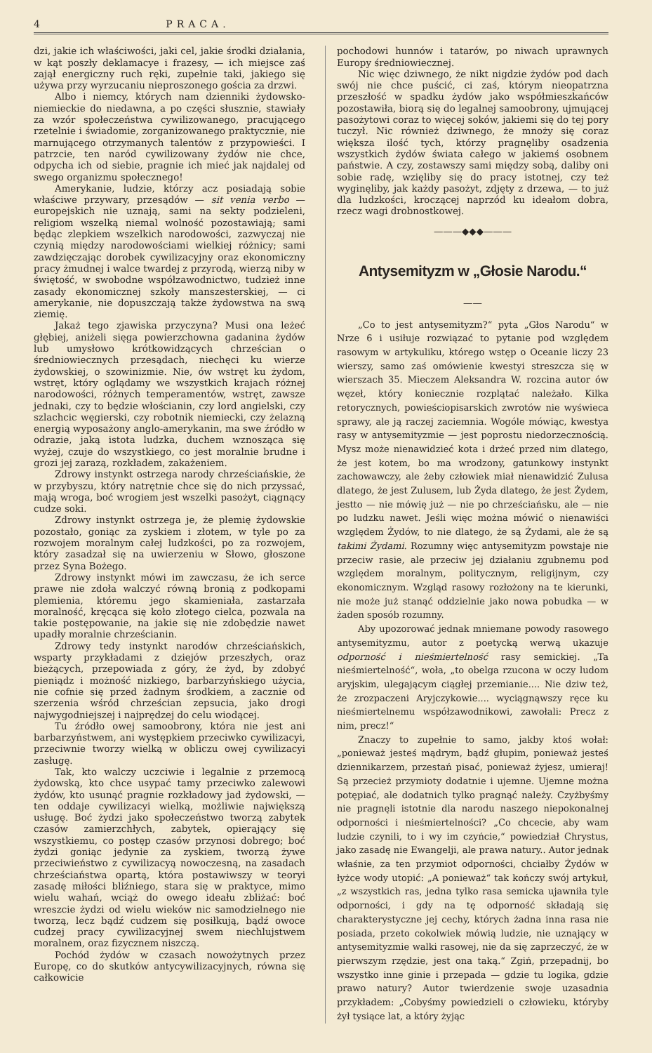4 PRACA.
dzi, jakie ich właściwości, jaki cel, jakie środki działania, w kąt poszły deklamacye i frazesy, — ich miejsce zaś zajął energiczny ruch ręki, zupełnie taki, jakiego się używa przy wyrzucaniu nieproszonego gościa za drzwi.
Albo i niemcy, których nam dzienniki żydowsko-niemieckie do niedawna, a po części słusznie, stawiały za wzór społeczeństwa cywilizowanego, pracującego rzetelnie i świadomie, zorganizowanego praktycznie, nie marnującego otrzymanych talentów z przypowieści. I patrzcie, ten naród cywilizowany żydów nie chce, odpycha ich od siebie, pragnie ich mieć jak najdalej od swego organizmu społecznego!
Amerykanie, ludzie, którzy acz posiadają sobie właściwe przywary, przesądów — sit venia verbo — europejskich nie uznają, sami na sekty podzieleni, religiom wszelką niemal wolność pozostawiają; sami będąc zlepkiem wszelkich narodowości, zazwyczaj nie czynią między narodowościami wielkiej różnicy; sami zawdzięczając dorobek cywilizacyjny oraz ekonomiczny pracy żmudnej i walce twardej z przyrodą, wierzą niby w świętość, w swobodne współzawodnictwo, tudzież inne zasady ekonomicznej szkoły manszesterskiej, — ci amerykanie, nie dopuszczają także żydowstwa na swą ziemię.
Jakaż tego zjawiska przyczyna? Musi ona leżeć głębiej, aniżeli sięga powierzchowna gadanina żydów lub umysłowo krótkowidzących chrześcian o średniowiecznych przesądach, niechęci ku wierze żydowskiej, o szowinizmie. Nie, ów wstręt ku żydom, wstręt, który oglądamy we wszystkich krajach różnej narodowości, różnych temperamentów, wstręt, zawsze jednaki, czy to będzie włościanin, czy lord angielski, czy szlachcic węgierski, czy robotnik niemiecki, czy żelazną energią wyposażony anglo-amerykanin, ma swe źródło w odrazie, jaką istota ludzka, duchem wznosząca się wyżej, czuje do wszystkiego, co jest moralnie brudne i grozi jej zarazą, rozkładem, zakażeniem.
Zdrowy instynkt ostrzega narody chrześciańskie, że w przybyszu, który natrętnie chce się do nich przyssać, mają wroga, boć wrogiem jest wszelki pasożyt, ciągnący cudze soki.
Zdrowy instynkt ostrzega je, że plemię żydowskie pozostało, goniąc za zyskiem i złotem, w tyle po za rozwojem moralnym całej ludzkości, po za rozwojem, który zasadzał się na uwierzeniu w Słowo, głoszone przez Syna Bożego.
Zdrowy instynkt mówi im zawczasu, że ich serce prawe nie zdoła walczyć równą bronią z podkopami plemienia, któremu jego skamieniała, zastarzała moralność, kręcąca się koło złotego cielca, pozwala na takie postępowanie, na jakie się nie zdobędzie nawet upadły moralnie chrześcianin.
Zdrowy tedy instynkt narodów chrześciańskich, wsparty przykładami z dziejów przeszłych, oraz bieżących, przepowiada z góry, że żyd, by zdobyć pieniądz i możność nizkiego, barbarzyńskiego użycia, nie cofnie się przed żadnym środkiem, a zacznie od szerzenia wśród chrześcian zepsucia, jako drogi najwygodniejszej i najprędzej do celu wiodącej.
Tu źródło owej samoobrony, która nie jest ani barbarzyństwem, ani występkiem przeciwko cywilizacyi, przeciwnie tworzy wielką w obliczu owej cywilizacyi zasługę.
Tak, kto walczy uczciwie i legalnie z przemocą żydowską, kto chce usypać tamy przeciwko zalewowi żydów, kto usunąć pragnie rozkładowy jad żydowski, — ten oddaje cywilizacyi wielką, możliwie największą usługę. Boć żydzi jako społeczeństwo tworzą zabytek czasów zamierzchłych, zabytek, opierający się wszystkiemu, co postęp czasów przynosi dobrego; boć żydzi goniąc jedynie za zyskiem, tworzą żywe przeciwieństwo z cywilizacyą nowoczesną, na zasadach chrześciaństwa opartą, która postawiwszy w teoryi zasadę miłości bliźniego, stara się w praktyce, mimo wielu wahań, wciąż do owego ideału zbliżać: boć wreszcie żydzi od wielu wieków nic samodzielnego nie tworzą, lecz bądź cudzem się posiłkują, bądź owoce cudzej pracy cywilizacyjnej swem niechlujstwem moralnem, oraz fizycznem niszczą.
Pochód żydów w czasach nowożytnych przez Europę, co do skutków antycywilizacyjnych, równa się całkowicie
pochodowi hunnów i tatarów, po niwach uprawnych Europy średniowiecznej.
Nic więc dziwnego, że nikt nigdzie żydów pod dach swój nie chce puścić, ci zaś, którym nieopatrzna przeszłość w spadku żydów jako współmieszkańców pozostawiła, biorą się do legalnej samoobrony, ujmującej pasożytowi coraz to więcej soków, jakiemi się do tej pory tuczył. Nic również dziwnego, że mnoży się coraz większa ilość tych, którzy pragnęliby osadzenia wszystkich żydów świata całego w jakiemś osobnem państwie. A czy, zostawszy sami między sobą, daliby oni sobie radę, wzięliby się do pracy istotnej, czy też wyginęliby, jak każdy pasożyt, zdjęty z drzewa, — to już dla ludzkości, kroczącej naprzód ku ideałom dobra, rzecz wagi drobnostkowej.
———◆◆◆———
Antysemityzm w „Głosie Narodu.“
——
„Co to jest antysemityzm?“ pyta „Głos Narodu“ w Nrze 6 i usiłuje rozwiązać to pytanie pod względem rasowym w artykuliku, którego wstęp o Oceanie liczy 23 wierszy, samo zaś omówienie kwestyi streszcza się w wierszach 35. Mieczem Aleksandra W. rozcina autor ów węzeł, który koniecznie rozplątać należało. Kilka retorycznych, powieściopisarskich zwrotów nie wyświeca sprawy, ale ją raczej zaciemnia. Wogóle mówiąc, kwestya rasy w antysemityzmie — jest poprostu niedorzecznością. Mysz może nienawidzieć kota i drżeć przed nim dlatego, że jest kotem, bo ma wrodzony, gatunkowy instynkt zachowawczy, ale żeby człowiek miał nienawidzić Zulusa dlatego, że jest Zulusem, lub Żyda dlatego, że jest Żydem, jestto — nie mówię już — nie po chrześciańsku, ale — nie po ludzku nawet. Jeśli więc można mówić o nienawiści względem Żydów, to nie dlatego, że są Żydami, ale że są takimi Żydami. Rozumny więc antysemityzm powstaje nie przeciw rasie, ale przeciw jej działaniu zgubnemu pod względem moralnym, politycznym, religijnym, czy ekonomicznym. Wzgląd rasowy rozłożony na te kierunki, nie może już stanąć oddzielnie jako nowa pobudka — w żaden sposób rozumny.
Aby upozorować jednak mniemane powody rasowego antysemityzmu, autor z poetycką werwą ukazuje odporność i nieśmiertelność rasy semickiej. „Ta nieśmiertelność“, woła, „to obelga rzucona w oczy ludom aryjskim, ulegającym ciągłej przemianie.... Nie dziw też, że zrozpaczeni Aryjczykowie.... wyciągnąwszy ręce ku nieśmiertelnemu współzawodnikowi, zawołali: Precz z nim, precz!“
Znaczy to zupełnie to samo, jakby ktoś wołał: „ponieważ jesteś mądrym, bądź głupim, ponieważ jesteś dziennikarzem, przestań pisać, ponieważ żyjesz, umieraj! Są przecież przymioty dodatnie i ujemne. Ujemne można potępiać, ale dodatnich tylko pragnąć należy. Czyżbyśmy nie pragnęli istotnie dla narodu naszego niepokonalnej odporności i nieśmiertelności? „Co chcecie, aby wam ludzie czynili, to i wy im czyńcie,“ powiedział Chrystus, jako zasadę nie Ewangelji, ale prawa natury.. Autor jednak właśnie, za ten przymiot odporności, chciałby Żydów w łyżce wody utopić: „A ponieważ“ tak kończy swój artykuł, „z wszystkich ras, jedna tylko rasa semicka ujawniła tyle odporności, i gdy na tę odporność składają się charakterystyczne jej cechy, których żadna inna rasa nie posiada, przeto cokolwiek mówią ludzie, nie uznający w antysemityzmie walki rasowej, nie da się zaprzeczyć, że w pierwszym rzędzie, jest ona taką.“ Zgiń, przepadnij, bo wszystko inne ginie i przepada — gdzie tu logika, gdzie prawo natury? Autor twierdzenie swoje uzasadnia przykładem: „Cobyśmy powiedzieli o człowieku, któryby żył tysiące lat, a który żyjąc